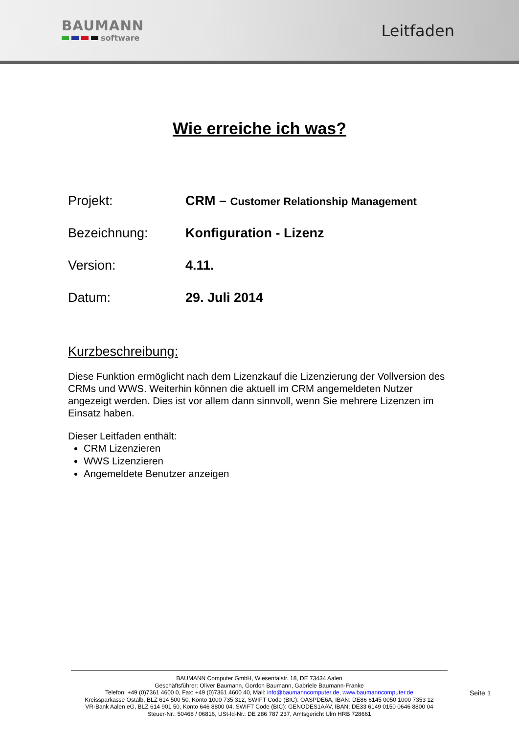BAUMANN
software
Leitfaden
Wie erreiche ich was?
Projekt: CRM – Customer Relationship Management
Bezeichnung: Konfiguration - Lizenz
Version: 4.11.
Datum: 29. Juli 2014
Kurzbeschreibung:
Diese Funktion ermöglicht nach dem Lizenzkauf die Lizenzierung der Vollversion des CRMs und WWS. Weiterhin können die aktuell im CRM angemeldeten Nutzer angezeigt werden. Dies ist vor allem dann sinnvoll, wenn Sie mehrere Lizenzen im Einsatz haben.
Dieser Leitfaden enthält:
CRM Lizenzieren
WWS Lizenzieren
Angemeldete Benutzer anzeigen
BAUMANN Computer GmbH, Wiesentalstr. 18, DE 73434 Aalen
Geschäftsführer: Oliver Baumann, Gordon Baumann, Gabriele Baumann-Franke
Telefon: +49 (0)7361 4600 0, Fax: +49 (0)7361 4600 40, Mail: info@baumanncomputer.de, www.baumanncomputer.de
Kreissparkasse Ostalb, BLZ 614 500 50, Konto 1000 735 312, SWIFT Code (BIC): OASPDE6A, IBAN: DE86 6145 0050 1000 7353 12
VR-Bank Aalen eG, BLZ 614 901 50, Konto 646 8800 04, SWIFT Code (BIC): GENODES1AAV, IBAN: DE33 6149 0150 0646 8800 04
Steuer-Nr.: 50468 / 06816, USt-Id-Nr.: DE 286 787 237, Amtsgericht Ulm HRB 728661
Seite 1